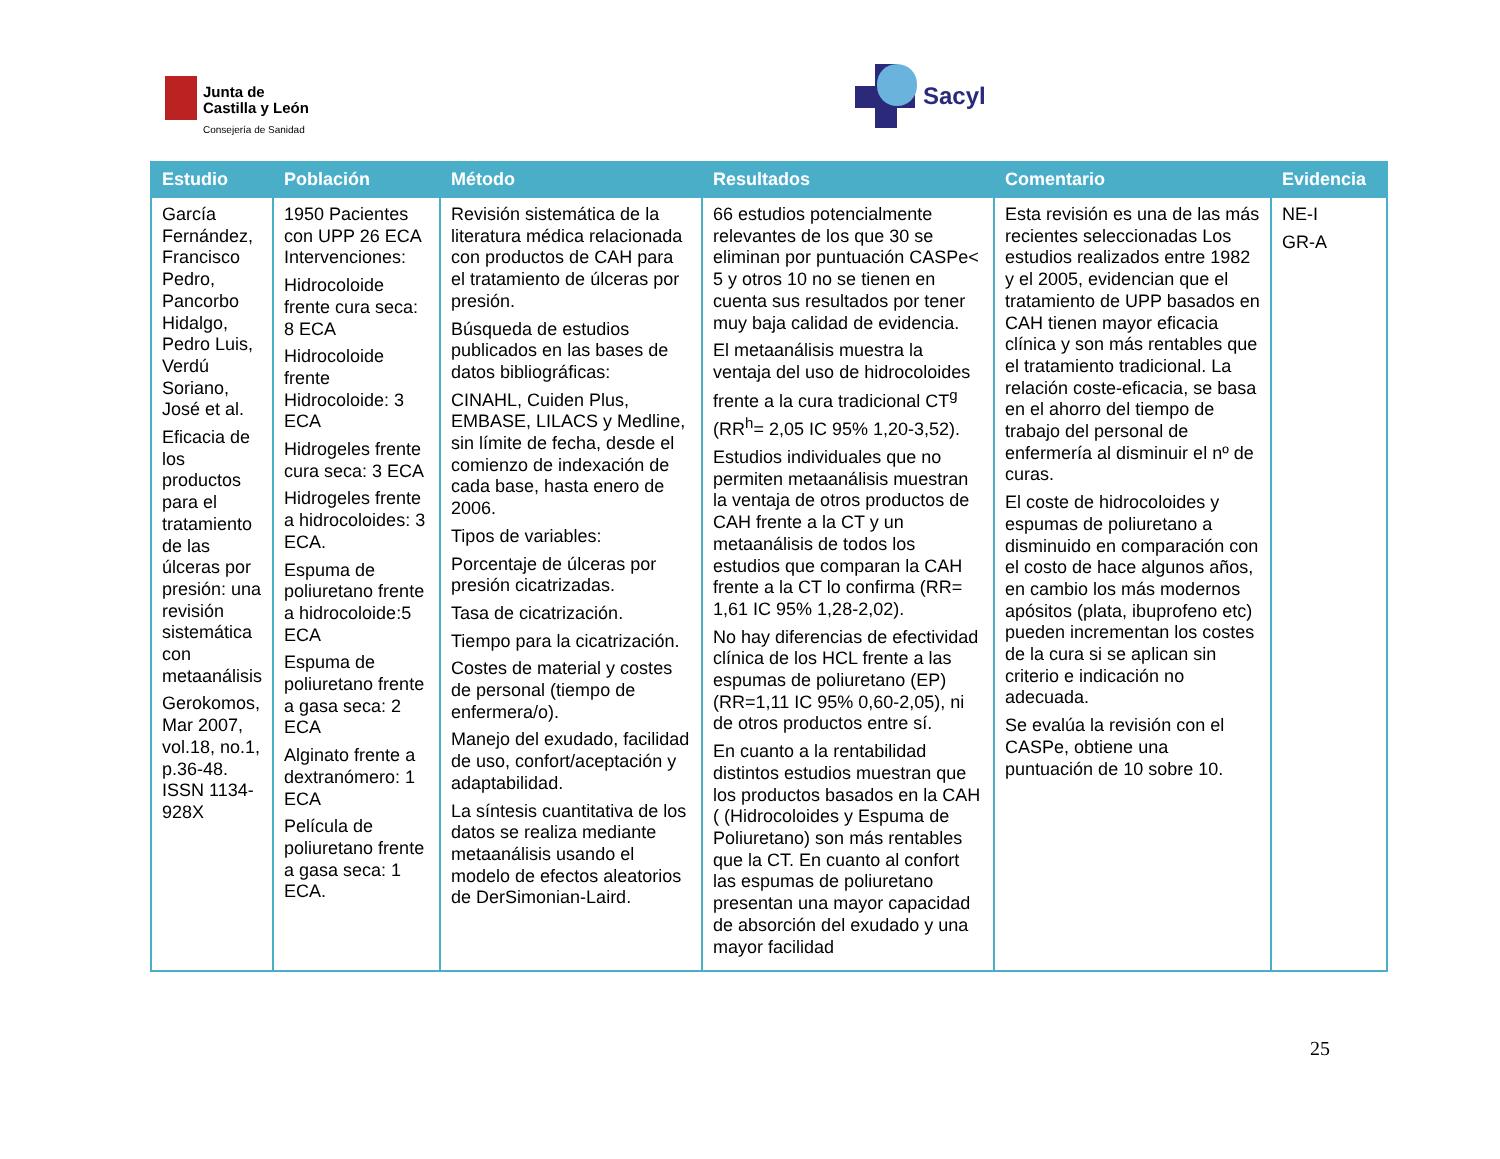Junta de
Castilla y León
Consejería de Sanidad
Sacyl
| Estudio | Población | Método | Resultados | Comentario | Evidencia |
| --- | --- | --- | --- | --- | --- |
| García Fernández, Francisco Pedro, Pancorbo Hidalgo, Pedro Luis, Verdú Soriano, José et al. Eficacia de los productos para el tratamiento de las úlceras por presión: una revisión sistemática con metaanálisis Gerokomos, Mar 2007, vol.18, no.1, p.36-48. ISSN 1134-928X | 1950 Pacientes con UPP 26 ECA Intervenciones: Hidrocoloide frente cura seca: 8 ECA Hidrocoloide frente Hidrocoloide: 3 ECA Hidrogeles frente cura seca: 3 ECA Hidrogeles frente a hidrocoloides: 3 ECA. Espuma de poliuretano frente a hidrocoloide:5 ECA Espuma de poliuretano frente a gasa seca: 2 ECA Alginato frente a dextranómero: 1 ECA Película de poliuretano frente a gasa seca: 1 ECA. | Revisión sistemática de la literatura médica relacionada con productos de CAH para el tratamiento de úlceras por presión. Búsqueda de estudios publicados en las bases de datos bibliográficas: CINAHL, Cuiden Plus, EMBASE, LILACS y Medline, sin límite de fecha, desde el comienzo de indexación de cada base, hasta enero de 2006. Tipos de variables: Porcentaje de úlceras por presión cicatrizadas. Tasa de cicatrización. Tiempo para la cicatrización. Costes de material y costes de personal (tiempo de enfermera/o). Manejo del exudado, facilidad de uso, confort/aceptación y adaptabilidad. La síntesis cuantitativa de los datos se realiza mediante metaanálisis usando el modelo de efectos aleatorios de DerSimonian-Laird. | 66 estudios potencialmente relevantes de los que 30 se eliminan por puntuación CASPe< 5 y otros 10 no se tienen en cuenta sus resultados por tener muy baja calidad de evidencia. El metaanálisis muestra la ventaja del uso de hidrocoloides frente a la cura tradicional CT<sup>g</sup> (RR<sup>h</sup>= 2,05 IC 95% 1,20-3,52). Estudios individuales que no permiten metaanálisis muestran la ventaja de otros productos de CAH frente a la CT y un metaanálisis de todos los estudios que comparan la CAH frente a la CT lo confirma (RR= 1,61 IC 95% 1,28-2,02). No hay diferencias de efectividad clínica de los HCL frente a las espumas de poliuretano (EP) (RR=1,11 IC 95% 0,60-2,05), ni de otros productos entre sí. En cuanto a la rentabilidad distintos estudios muestran que los productos basados en la CAH ( (Hidrocoloides y Espuma de Poliuretano) son más rentables que la CT. En cuanto al confort las espumas de poliuretano presentan una mayor capacidad de absorción del exudado y una mayor facilidad | Esta revisión es una de las más recientes seleccionadas Los estudios realizados entre 1982 y el 2005, evidencian que el tratamiento de UPP basados en CAH tienen mayor eficacia clínica y son más rentables que el tratamiento tradicional. La relación coste-eficacia, se basa en el ahorro del tiempo de trabajo del personal de enfermería al disminuir el nº de curas. El coste de hidrocoloides y espumas de poliuretano a disminuido en comparación con el costo de hace algunos años, en cambio los más modernos apósitos (plata, ibuprofeno etc) pueden incrementan los costes de la cura si se aplican sin criterio e indicación no adecuada. Se evalúa la revisión con el CASPe, obtiene una puntuación de 10 sobre 10. | NE-I GR-A |
25